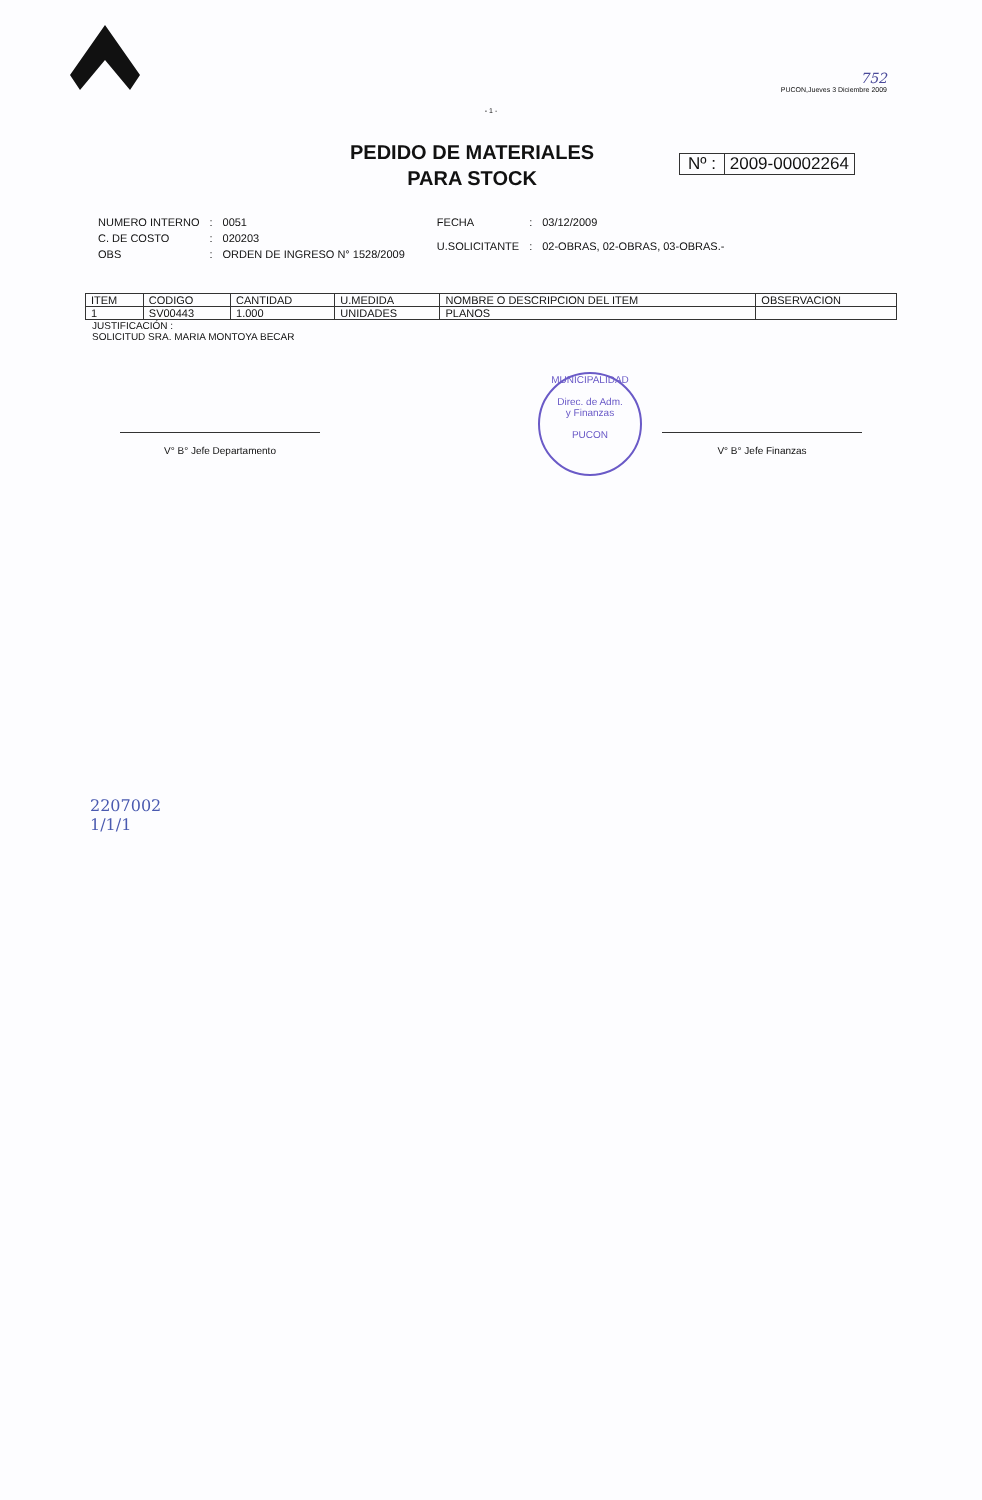752
PUCON,Jueves 3 Diciembre 2009
- 1 -
PEDIDO DE MATERIALES
PARA STOCK
Nº : 2009-00002264
| NUMERO INTERNO | : | 0051 |
| C. DE COSTO | : | 020203 |
| OBS | : | ORDEN DE INGRESO N° 1528/2009 |
| FECHA | : | 03/12/2009 |
| U.SOLICITANTE | : | 02-OBRAS, 02-OBRAS, 03-OBRAS.- |
| ITEM | CODIGO | CANTIDAD | U.MEDIDA | NOMBRE O DESCRIPCION DEL ITEM | OBSERVACION |
| --- | --- | --- | --- | --- | --- |
| 1 | SV00443 | 1.000 | UNIDADES | PLANOS | |
JUSTIFICACIÓN :
SOLICITUD SRA. MARIA MONTOYA BECAR
V° B° Jefe Departamento
MUNICIPALIDAD
Direc. de Adm.
y Finanzas
PUCON
V° B° Jefe Finanzas
2207002
1/1/1